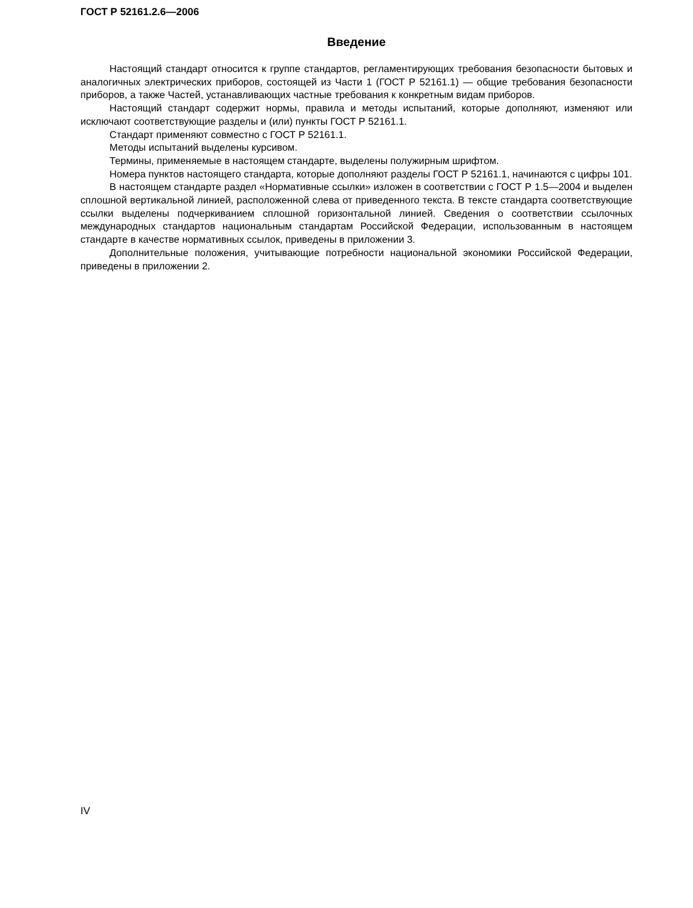ГОСТ Р 52161.2.6—2006
Введение
Настоящий стандарт относится к группе стандартов, регламентирующих требования безопасности бытовых и аналогичных электрических приборов, состоящей из Части 1 (ГОСТ Р 52161.1) — общие требования безопасности приборов, а также Частей, устанавливающих частные требования к конкретным видам приборов.
Настоящий стандарт содержит нормы, правила и методы испытаний, которые дополняют, изменяют или исключают соответствующие разделы и (или) пункты ГОСТ Р 52161.1.
Стандарт применяют совместно с ГОСТ Р 52161.1.
Методы испытаний выделены курсивом.
Термины, применяемые в настоящем стандарте, выделены полужирным шрифтом.
Номера пунктов настоящего стандарта, которые дополняют разделы ГОСТ Р 52161.1, начинаются с цифры 101.
В настоящем стандарте раздел «Нормативные ссылки» изложен в соответствии с ГОСТ Р 1.5—2004 и выделен сплошной вертикальной линией, расположенной слева от приведенного текста. В тексте стандарта соответствующие ссылки выделены подчеркиванием сплошной горизонтальной линией. Сведения о соответствии ссылочных международных стандартов национальным стандартам Российской Федерации, использованным в настоящем стандарте в качестве нормативных ссылок, приведены в приложении 3.
Дополнительные положения, учитывающие потребности национальной экономики Российской Федерации, приведены в приложении 2.
IV